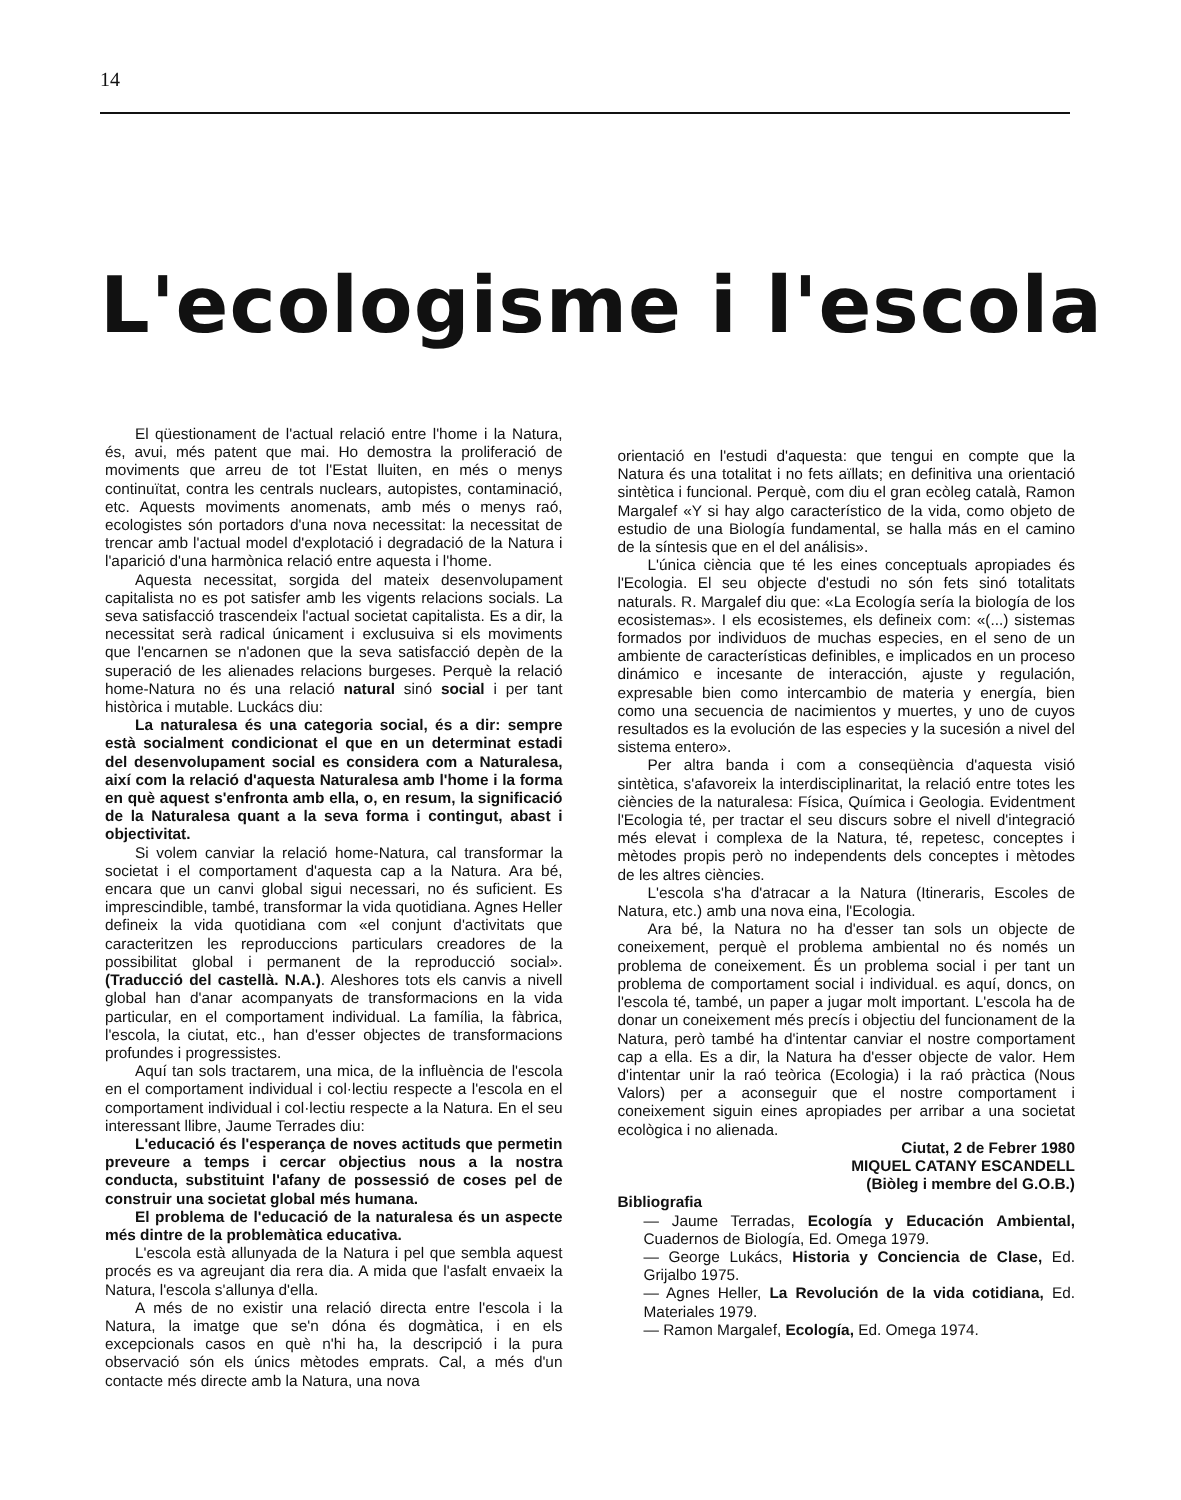14
L'ecologisme i l'escola
El qüestionament de l'actual relació entre l'home i la Natura, és, avui, més patent que mai. Ho demostra la proliferació de moviments que arreu de tot l'Estat lluiten, en més o menys continuïtat, contra les centrals nuclears, autopistes, contaminació, etc. Aquests moviments anomenats, amb més o menys raó, ecologistes són portadors d'una nova necessitat: la necessitat de trencar amb l'actual model d'explotació i degradació de la Natura i l'aparició d'una harmònica relació entre aquesta i l'home.
Aquesta necessitat, sorgida del mateix desenvolupament capitalista no es pot satisfer amb les vigents relacions socials. La seva satisfacció trascendeix l'actual societat capitalista. Es a dir, la necessitat serà radical únicament i exclusuiva si els moviments que l'encarnen se n'adonen que la seva satisfacció depèn de la superació de les alienades relacions burgeses. Perquè la relació home-Natura no és una relació natural sinó social i per tant històrica i mutable. Luckács diu:
La naturalesa és una categoria social, és a dir: sempre està socialment condicionat el que en un determinat estadi del desenvolupament social es considera com a Naturalesa, així com la relació d'aquesta Naturalesa amb l'home i la forma en què aquest s'enfronta amb ella, o, en resum, la significació de la Naturalesa quant a la seva forma i contingut, abast i objectivitat.
Si volem canviar la relació home-Natura, cal transformar la societat i el comportament d'aquesta cap a la Natura. Ara bé, encara que un canvi global sigui necessari, no és suficient. Es imprescindible, també, transformar la vida quotidiana. Agnes Heller defineix la vida quotidiana com «el conjunt d'activitats que caracteritzen les reproduccions particulars creadores de la possibilitat global i permanent de la reproducció social». (Traducció del castellà. N.A.). Aleshores tots els canvis a nivell global han d'anar acompanyats de transformacions en la vida particular, en el comportament individual. La família, la fàbrica, l'escola, la ciutat, etc., han d'esser objectes de transformacions profundes i progressistes.
Aquí tan sols tractarem, una mica, de la influència de l'escola en el comportament individual i col·lectiu respecte a l'escola en el comportament individual i col·lectiu respecte a la Natura. En el seu interessant llibre, Jaume Terrades diu:
L'educació és l'esperança de noves actituds que permetin preveure a temps i cercar objectius nous a la nostra conducta, substituint l'afany de possessió de coses pel de construir una societat global més humana.
El problema de l'educació de la naturalesa és un aspecte més dintre de la problemàtica educativa.
L'escola està allunyada de la Natura i pel que sembla aquest procés es va agreujant dia rera dia. A mida que l'asfalt envaeix la Natura, l'escola s'allunya d'ella.
A més de no existir una relació directa entre l'escola i la Natura, la imatge que se'n dóna és dogmàtica, i en els excepcionals casos en què n'hi ha, la descripció i la pura observació són els únics mètodes emprats. Cal, a més d'un contacte més directe amb la Natura, una nova
orientació en l'estudi d'aquesta: que tengui en compte que la Natura és una totalitat i no fets aïllats; en definitiva una orientació sintètica i funcional. Perquè, com diu el gran ecòleg català, Ramon Margalef «Y si hay algo característico de la vida, como objeto de estudio de una Biología fundamental, se halla más en el camino de la síntesis que en el del análisis».
L'única ciència que té les eines conceptuals apropiades és l'Ecologia. El seu objecte d'estudi no són fets sinó totalitats naturals. R. Margalef diu que: «La Ecología sería la biología de los ecosistemas». I els ecosistemes, els defineix com: «(...) sistemas formados por individuos de muchas especies, en el seno de un ambiente de características definibles, e implicados en un proceso dinámico e incesante de interacción, ajuste y regulación, expresable bien como intercambio de materia y energía, bien como una secuencia de nacimientos y muertes, y uno de cuyos resultados es la evolución de las especies y la sucesión a nivel del sistema entero».
Per altra banda i com a conseqüència d'aquesta visió sintètica, s'afavoreix la interdisciplinaritat, la relació entre totes les ciències de la naturalesa: Física, Química i Geologia. Evidentment l'Ecologia té, per tractar el seu discurs sobre el nivell d'integració més elevat i complexa de la Natura, té, repetesc, conceptes i mètodes propis però no independents dels conceptes i mètodes de les altres ciències.
L'escola s'ha d'atracar a la Natura (Itineraris, Escoles de Natura, etc.) amb una nova eina, l'Ecologia.
Ara bé, la Natura no ha d'esser tan sols un objecte de coneixement, perquè el problema ambiental no és només un problema de coneixement. És un problema social i per tant un problema de comportament social i individual. es aquí, doncs, on l'escola té, també, un paper a jugar molt important. L'escola ha de donar un coneixement més precís i objectiu del funcionament de la Natura, però també ha d'intentar canviar el nostre comportament cap a ella. Es a dir, la Natura ha d'esser objecte de valor. Hem d'intentar unir la raó teòrica (Ecologia) i la raó pràctica (Nous Valors) per a aconseguir que el nostre comportament i coneixement siguin eines apropiades per arribar a una societat ecològica i no alienada.
Ciutat, 2 de Febrer 1980
MIQUEL CATANY ESCANDELL
(Biòleg i membre del G.O.B.)
Bibliografia
— Jaume Terradas, Ecología y Educación Ambiental, Cuadernos de Biología, Ed. Omega 1979.
— George Lukács, Historia y Conciencia de Clase, Ed. Grijalbo 1975.
— Agnes Heller, La Revolución de la vida cotidiana, Ed. Materiales 1979.
— Ramon Margalef, Ecología, Ed. Omega 1974.